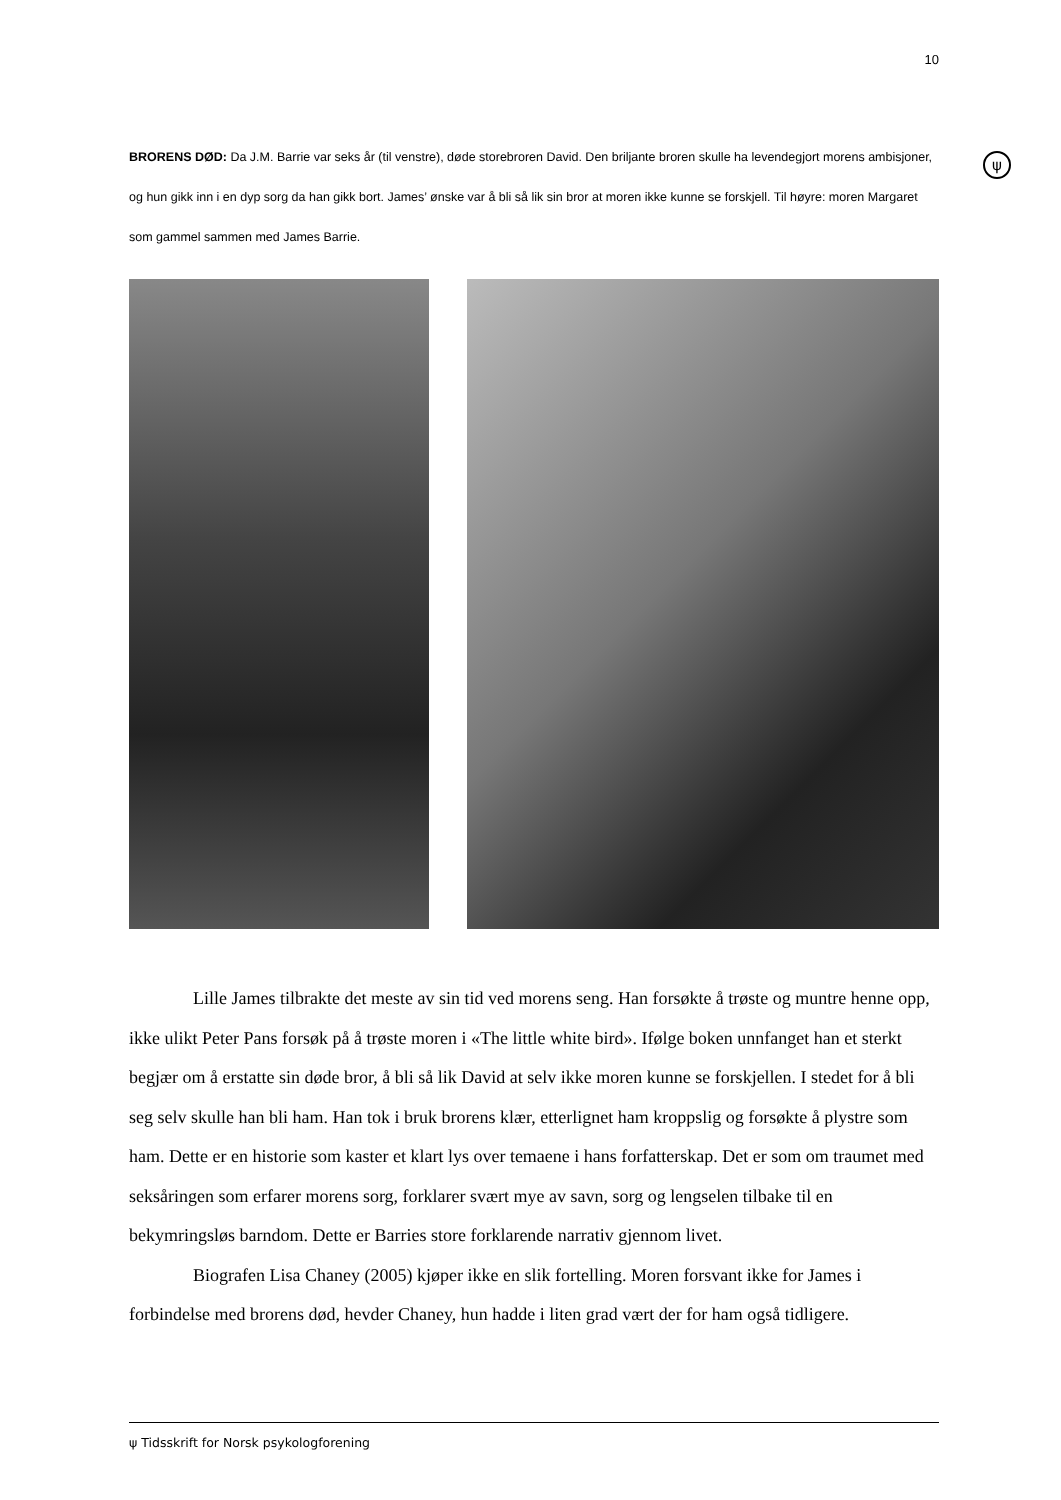10
BRORENS DØD: Da J.M. Barrie var seks år (til venstre), døde storebroren David. Den briljante broren skulle ha levendegjort morens ambisjoner, og hun gikk inn i en dyp sorg da han gikk bort. James’ ønske var å bli så lik sin bror at moren ikke kunne se forskjell. Til høyre: moren Margaret som gammel sammen med James Barrie.
ψ
Lille James tilbrakte det meste av sin tid ved morens seng. Han forsøkte å trøste og muntre henne opp, ikke ulikt Peter Pans forsøk på å trøste moren i «The little white bird». Ifølge boken unnfanget han et sterkt begjær om å erstatte sin døde bror, å bli så lik David at selv ikke moren kunne se forskjellen. I stedet for å bli seg selv skulle han bli ham. Han tok i bruk brorens klær, etterlignet ham kroppslig og forsøkte å plystre som ham. Dette er en historie som kaster et klart lys over temaene i hans forfatterskap. Det er som om traumet med seksåringen som erfarer morens sorg, forklarer svært mye av savn, sorg og lengselen tilbake til en bekymringsløs barndom. Dette er Barries store forklarende narrativ gjennom livet.
Biografen Lisa Chaney (2005) kjøper ikke en slik fortelling. Moren forsvant ikke for James i forbindelse med brorens død, hevder Chaney, hun hadde i liten grad vært der for ham også tidligere.
ψ Tidsskrift for Norsk psykologforening